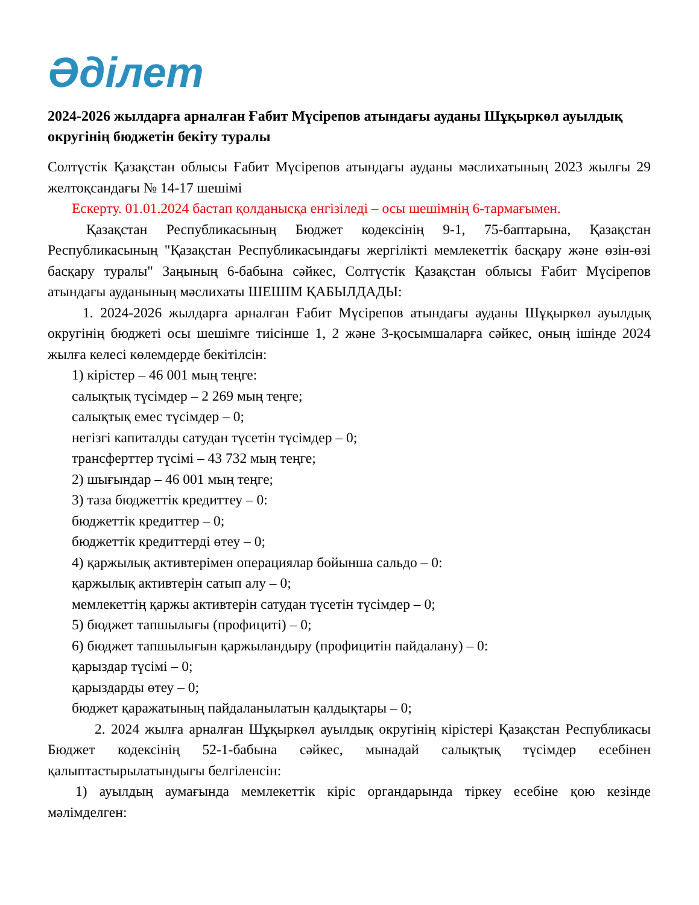Әділет
2024-2026 жылдарға арналған Ғабит Мүсірепов атындағы ауданы Шұқыркөл ауылдық округінің бюджетін бекіту туралы
Солтүстік Қазақстан облысы Ғабит Мүсірепов атындағы ауданы мәслихатының 2023 жылғы 29 желтоқсандағы № 14-17 шешімі
Ескерту. 01.01.2024 бастап қолданысқа енгізіледі – осы шешімнің 6-тармағымен.
Қазақстан Республикасының Бюджет кодексінің 9-1, 75-баптарына, Қазақстан Республикасының "Қазақстан Республикасындағы жергілікті мемлекеттік басқару және өзін-өзі басқару туралы" Заңының 6-бабына сәйкес, Солтүстік Қазақстан облысы Ғабит Мүсірепов атындағы ауданының мәслихаты ШЕШІМ ҚАБЫЛДАДЫ:
1. 2024-2026 жылдарға арналған Ғабит Мүсірепов атындағы ауданы Шұқыркөл ауылдық округінің бюджеті осы шешімге тиісінше 1, 2 және 3-қосымшаларға сәйкес, оның ішінде 2024 жылға келесі көлемдерде бекітілсін:
1) кірістер – 46 001 мың теңге:
салықтық түсімдер – 2 269 мың теңге;
салықтық емес түсімдер – 0;
негізгі капиталды сатудан түсетін түсімдер – 0;
трансферттер түсімі – 43 732 мың теңге;
2) шығындар – 46 001 мың теңге;
3) таза бюджеттік кредиттеу – 0:
бюджеттік кредиттер – 0;
бюджеттік кредиттерді өтеу – 0;
4) қаржылық активтерімен операциялар бойынша сальдо – 0:
қаржылық активтерін сатып алу – 0;
мемлекеттің қаржы активтерін сатудан түсетін түсімдер – 0;
5) бюджет тапшылығы (профициті) – 0;
6) бюджет тапшылығын қаржыландыру (профицитін пайдалану) – 0:
қарыздар түсімі – 0;
қарыздарды өтеу – 0;
бюджет қаражатының пайдаланылатын қалдықтары – 0;
2. 2024 жылға арналған Шұқыркөл ауылдық округінің кірістері Қазақстан Республикасы Бюджет кодексінің 52-1-бабына сәйкес, мынадай салықтық түсімдер есебінен қалыптастырылатындығы белгіленсін:
1) ауылдың аумағында мемлекеттік кіріс органдарында тіркеу есебіне қою кезінде мәлімделген: